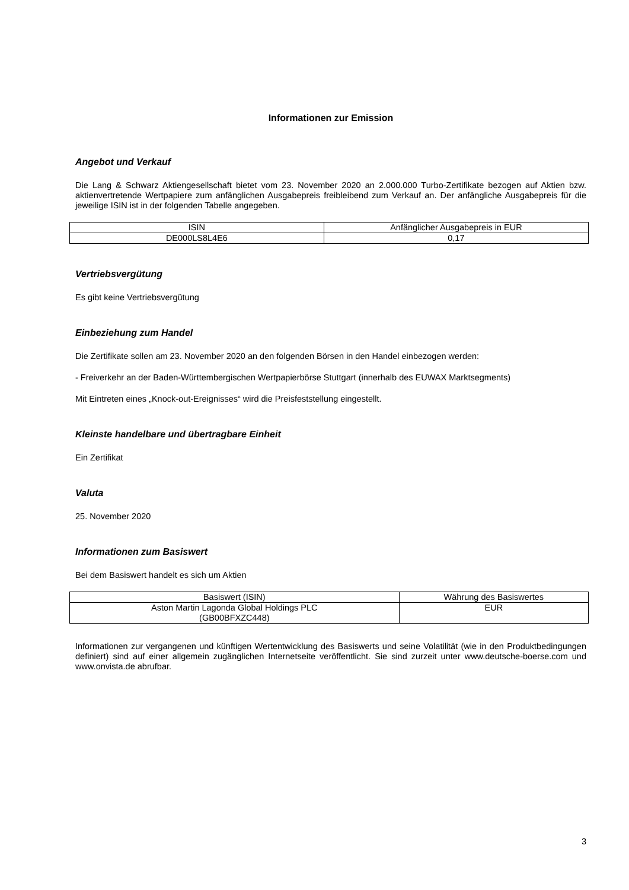Informationen zur Emission
Angebot und Verkauf
Die Lang & Schwarz Aktiengesellschaft bietet vom 23. November 2020 an 2.000.000 Turbo-Zertifikate bezogen auf Aktien bzw. aktienvertretende Wertpapiere zum anfänglichen Ausgabepreis freibleibend zum Verkauf an. Der anfängliche Ausgabepreis für die jeweilige ISIN ist in der folgenden Tabelle angegeben.
| ISIN | Anfänglicher Ausgabepreis in EUR |
| --- | --- |
| DE000LS8L4E6 | 0,17 |
Vertriebsvergütung
Es gibt keine Vertriebsvergütung
Einbeziehung zum Handel
Die Zertifikate sollen am 23. November 2020 an den folgenden Börsen in den Handel einbezogen werden:
- Freiverkehr an der Baden-Württembergischen Wertpapierbörse Stuttgart (innerhalb des EUWAX Marktsegments)
Mit Eintreten eines „Knock-out-Ereignisses“ wird die Preisfeststellung eingestellt.
Kleinste handelbare und übertragbare Einheit
Ein Zertifikat
Valuta
25. November 2020
Informationen zum Basiswert
Bei dem Basiswert handelt es sich um Aktien
| Basiswert (ISIN) | Währung des Basiswertes |
| --- | --- |
| Aston Martin Lagonda Global Holdings PLC (GB00BFXZC448) | EUR |
Informationen zur vergangenen und künftigen Wertentwicklung des Basiswerts und seine Volatilität (wie in den Produktbedingungen definiert) sind auf einer allgemein zugänglichen Internetseite veröffentlicht. Sie sind zurzeit unter www.deutsche-boerse.com und www.onvista.de abrufbar.
3